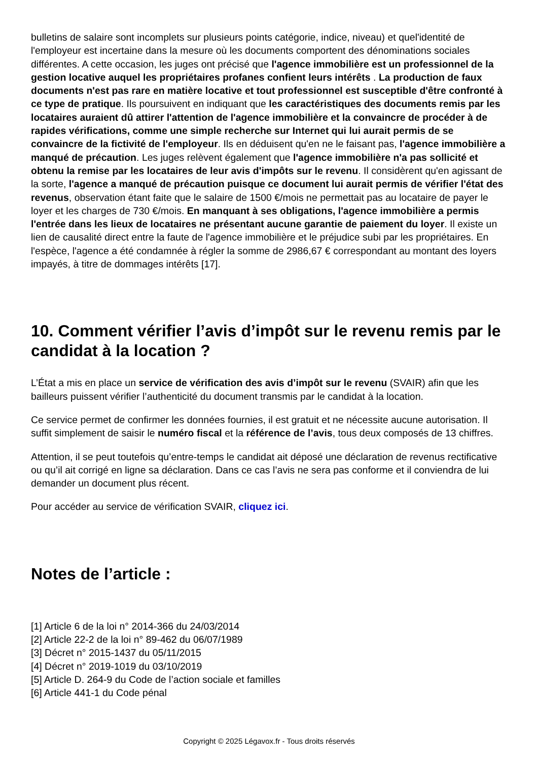bulletins de salaire sont incomplets sur plusieurs points catégorie, indice, niveau) et quel'identité de l'employeur est incertaine dans la mesure où les documents comportent des dénominations sociales différentes. A cette occasion, les juges ont précisé que l'agence immobilière est un professionnel de la gestion locative auquel les propriétaires profanes confient leurs intérêts . La production de faux documents n'est pas rare en matière locative et tout professionnel est susceptible d'être confronté à ce type de pratique. Ils poursuivent en indiquant que les caractéristiques des documents remis par les locataires auraient dû attirer l'attention de l'agence immobilière et la convaincre de procéder à de rapides vérifications, comme une simple recherche sur Internet qui lui aurait permis de se convaincre de la fictivité de l'employeur. Ils en déduisent qu'en ne le faisant pas, l'agence immobilière a manqué de précaution. Les juges relèvent également que l'agence immobilière n'a pas sollicité et obtenu la remise par les locataires de leur avis d'impôts sur le revenu. Il considèrent qu'en agissant de la sorte, l'agence a manqué de précaution puisque ce document lui aurait permis de vérifier l'état des revenus, observation étant faite que le salaire de 1500 €/mois ne permettait pas au locataire de payer le loyer et les charges de 730 €/mois. En manquant à ses obligations, l'agence immobilière a permis l'entrée dans les lieux de locataires ne présentant aucune garantie de paiement du loyer. Il existe un lien de causalité direct entre la faute de l'agence immobilière et le préjudice subi par les propriétaires. En l'espèce, l'agence a été condamnée à régler la somme de 2986,67 € correspondant au montant des loyers impayés, à titre de dommages intérêts [17].
10. Comment vérifier l’avis d’impôt sur le revenu remis par le candidat à la location ?
L’État a mis en place un service de vérification des avis d’impôt sur le revenu (SVAIR) afin que les bailleurs puissent vérifier l’authenticité du document transmis par le candidat à la location.
Ce service permet de confirmer les données fournies, il est gratuit et ne nécessite aucune autorisation. Il suffit simplement de saisir le numéro fiscal et la référence de l’avis, tous deux composés de 13 chiffres.
Attention, il se peut toutefois qu’entre-temps le candidat ait déposé une déclaration de revenus rectificative ou qu’il ait corrigé en ligne sa déclaration. Dans ce cas l’avis ne sera pas conforme et il conviendra de lui demander un document plus récent.
Pour accéder au service de vérification SVAIR, cliquez ici.
Notes de l’article :
[1] Article 6 de la loi n° 2014-366 du 24/03/2014
[2] Article 22-2 de la loi n° 89-462 du 06/07/1989
[3] Décret n° 2015-1437 du 05/11/2015
[4] Décret n° 2019-1019 du 03/10/2019
[5] Article D. 264-9 du Code de l’action sociale et familles
[6] Article 441-1 du Code pénal
Copyright © 2025 Légavox.fr - Tous droits réservés